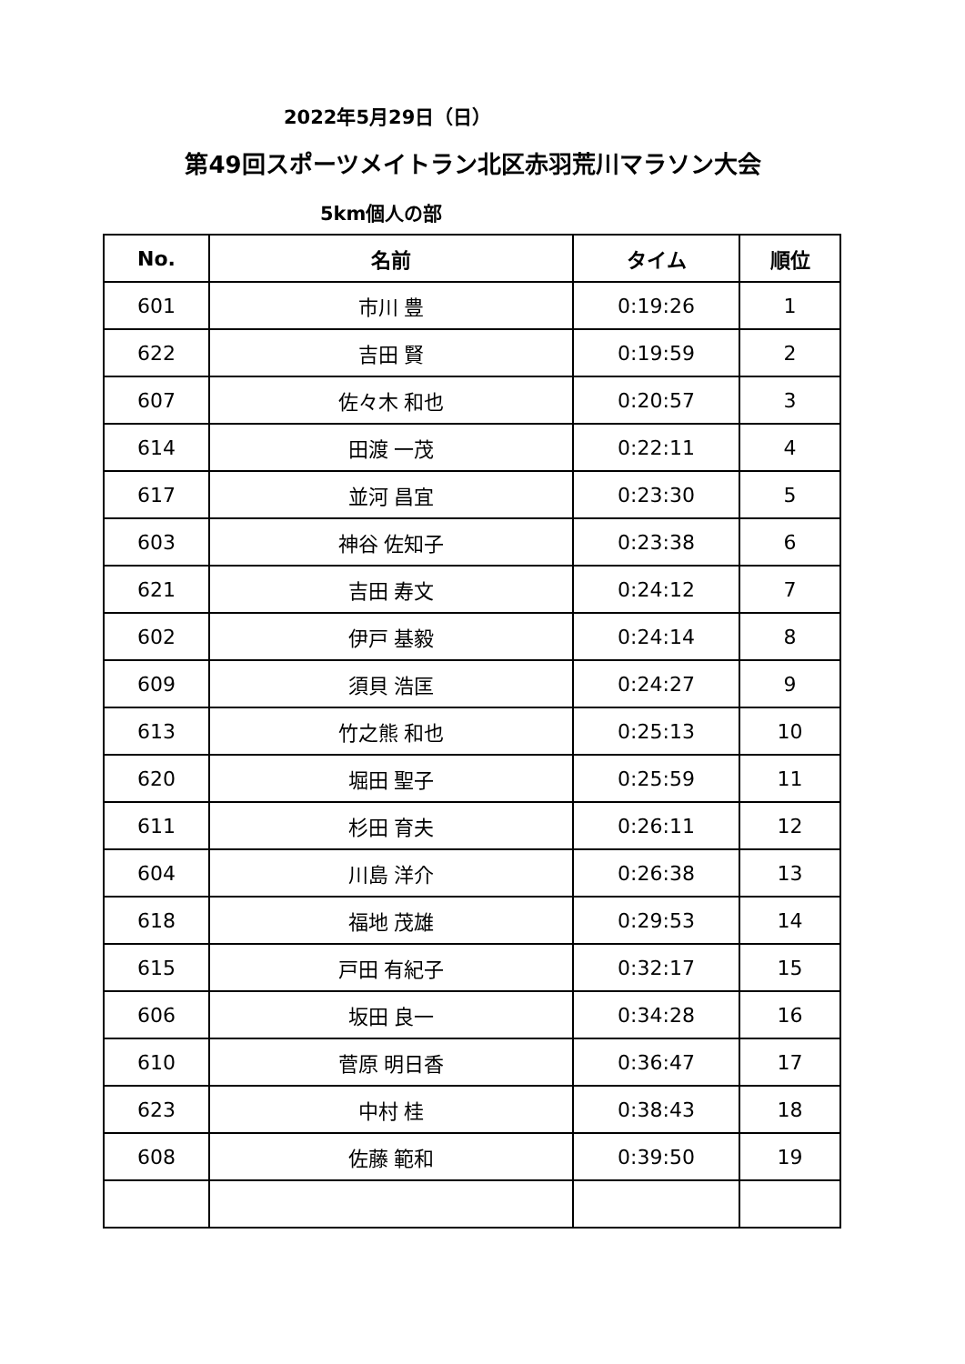2022年5月29日（日）
第49回スポーツメイトラン北区赤羽荒川マラソン大会
5km個人の部
| No. | 名前 | タイム | 順位 |
| --- | --- | --- | --- |
| 601 | 市川 豊 | 0:19:26 | 1 |
| 622 | 吉田 賢 | 0:19:59 | 2 |
| 607 | 佐々木 和也 | 0:20:57 | 3 |
| 614 | 田渡 一茂 | 0:22:11 | 4 |
| 617 | 並河 昌宜 | 0:23:30 | 5 |
| 603 | 神谷 佐知子 | 0:23:38 | 6 |
| 621 | 吉田 寿文 | 0:24:12 | 7 |
| 602 | 伊戸 基毅 | 0:24:14 | 8 |
| 609 | 須貝 浩匡 | 0:24:27 | 9 |
| 613 | 竹之熊 和也 | 0:25:13 | 10 |
| 620 | 堀田 聖子 | 0:25:59 | 11 |
| 611 | 杉田 育夫 | 0:26:11 | 12 |
| 604 | 川島 洋介 | 0:26:38 | 13 |
| 618 | 福地 茂雄 | 0:29:53 | 14 |
| 615 | 戸田 有紀子 | 0:32:17 | 15 |
| 606 | 坂田 良一 | 0:34:28 | 16 |
| 610 | 菅原 明日香 | 0:36:47 | 17 |
| 623 | 中村 桂 | 0:38:43 | 18 |
| 608 | 佐藤 範和 | 0:39:50 | 19 |